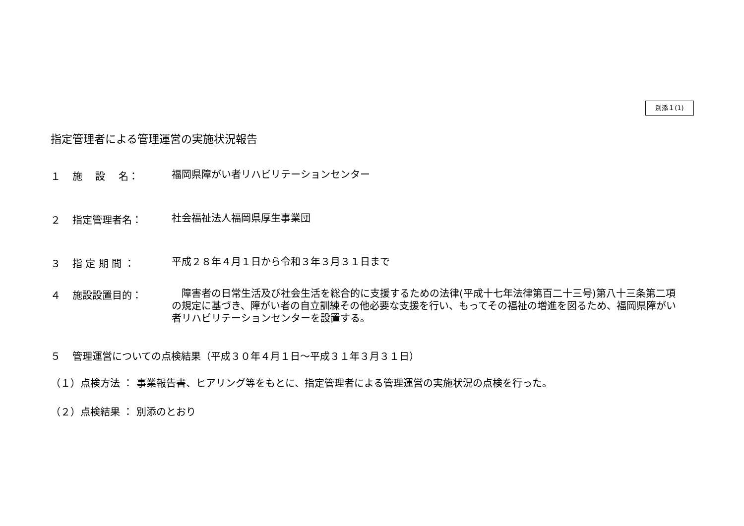別添１(1)
指定管理者による管理運営の実施状況報告
１ 施　 設　 名： 福岡県障がい者リハビリテーションセンター
２ 指定管理者名： 社会福祉法人福岡県厚生事業団
３ 指 定 期 間 ： 平成２８年４月１日から令和３年３月３１日まで
４ 施設設置目的：　障害者の日常生活及び社会生活を総合的に支援するための法律(平成十七年法律第百二十三号)第八十三条第二項の規定に基づき、障がい者の自立訓練その他必要な支援を行い、もってその福祉の増進を図るため、福岡県障がい者リハビリテーションセンターを設置する。
５ 管理運営についての点検結果（平成３０年４月１日～平成３１年３月３１日）
（１）点検方法 ： 事業報告書、ヒアリング等をもとに、指定管理者による管理運営の実施状況の点検を行った。
（２）点検結果 ： 別添のとおり